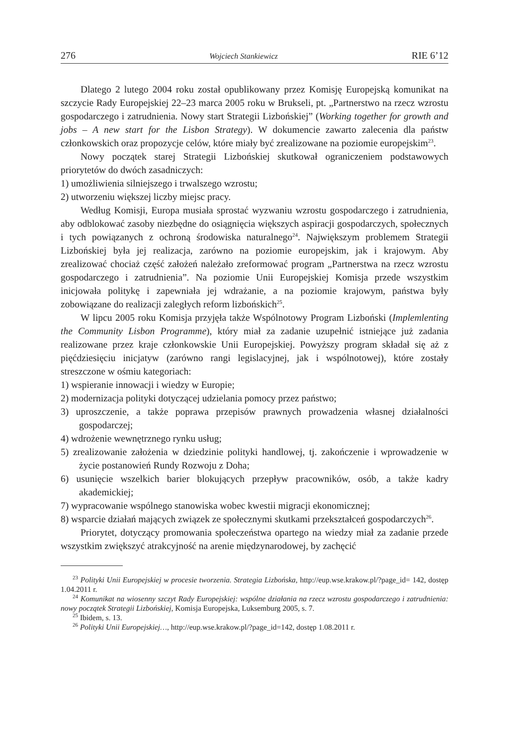276 Wojciech Stankiewicz RIE 6’12
Dlatego 2 lutego 2004 roku został opublikowany przez Komisję Europejską komunikat na szczycie Rady Europejskiej 22–23 marca 2005 roku w Brukseli, pt. „Partnerstwo na rzecz wzrostu gospodarczego i zatrudnienia. Nowy start Strategii Lizbońskiej” (Working together for growth and jobs – A new start for the Lisbon Strategy). W dokumencie zawarto zalecenia dla państw członkowskich oraz propozycje celów, które miały być zrealizowane na poziomie europejskim<sup>23</sup>.
Nowy początek starej Strategii Lizbońskiej skutkował ograniczeniem podstawowych priorytetów do dwóch zasadniczych:
1) umożliwienia silniejszego i trwalszego wzrostu;
2) utworzeniu większej liczby miejsc pracy.
Według Komisji, Europa musiała sprostać wyzwaniu wzrostu gospodarczego i zatrudnienia, aby odblokować zasoby niezbędne do osiągnięcia większych aspiracji gospodarczych, społecznych i tych powiązanych z ochroną środowiska naturalnego<sup>24</sup>. Największym problemem Strategii Lizbońskiej była jej realizacja, zarówno na poziomie europejskim, jak i krajowym. Aby zrealizować chociaż część założeń należało zreformować program „Partnerstwa na rzecz wzrostu gospodarczego i zatrudnienia”. Na poziomie Unii Europejskiej Komisja przede wszystkim inicjowała politykę i zapewniała jej wdrażanie, a na poziomie krajowym, państwa były zobowiązane do realizacji zaległych reform lizbońskich<sup>25</sup>.
W lipcu 2005 roku Komisja przyjęła także Wspólnotowy Program Lizboński (Implemlenting the Community Lisbon Programme), który miał za zadanie uzupełnić istniejące już zadania realizowane przez kraje członkowskie Unii Europejskiej. Powyższy program składał się aż z pięćdziesięciu inicjatyw (zarówno rangi legislacyjnej, jak i wspólnotowej), które zostały streszczone w ośmiu kategoriach:
1) wspieranie innowacji i wiedzy w Europie;
2) modernizacja polityki dotyczącej udzielania pomocy przez państwo;
3) uproszczenie, a także poprawa przepisów prawnych prowadzenia własnej działalności gospodarczej;
4) wdrożenie wewnętrznego rynku usług;
5) zrealizowanie założenia w dziedzinie polityki handlowej, tj. zakończenie i wprowadzenie w życie postanowień Rundy Rozwoju z Doha;
6) usunięcie wszelkich barier blokujących przepływ pracowników, osób, a także kadry akademickiej;
7) wypracowanie wspólnego stanowiska wobec kwestii migracji ekonomicznej;
8) wsparcie działań mających związek ze społecznymi skutkami przekształceń gospodarczych<sup>26</sup>.
Priorytet, dotyczący promowania społeczeństwa opartego na wiedzy miał za zadanie przede wszystkim zwiększyć atrakcyjność na arenie międzynarodowej, by zachęcić
<sup>23</sup> Polityki Unii Europejskiej w procesie tworzenia. Strategia Lizbońska, http://eup.wse.krakow.pl/?page_id= 142, dostęp 1.04.2011 r.
<sup>24</sup> Komunikat na wiosenny szczyt Rady Europejskiej: wspólne działania na rzecz wzrostu gospodarczego i zatrudnienia: nowy początek Strategii Lizbońskiej, Komisja Europejska, Luksemburg 2005, s. 7.
<sup>25</sup> Ibidem, s. 13.
<sup>26</sup> Polityki Unii Europejskiej…, http://eup.wse.krakow.pl/?page_id=142, dostęp 1.08.2011 r.